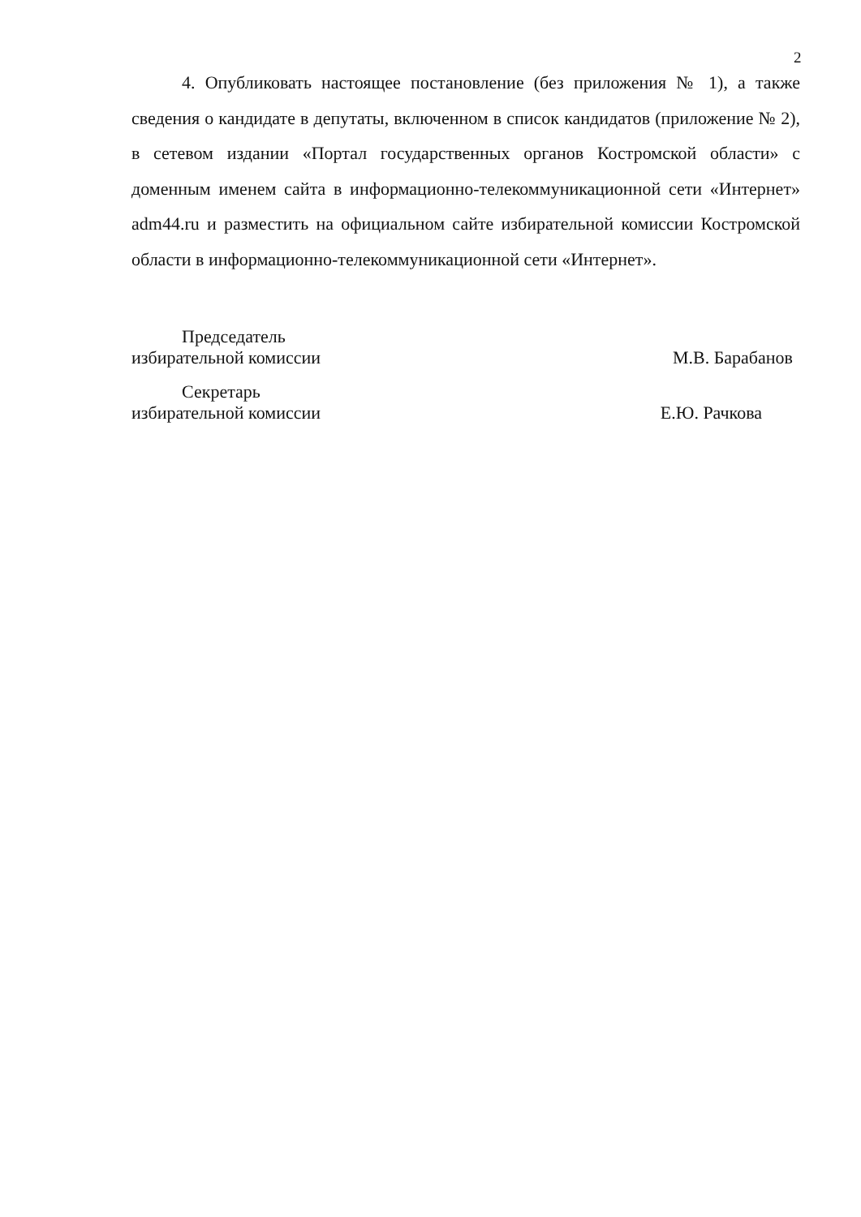2
4. Опубликовать настоящее постановление (без приложения № 1), а также сведения о кандидате в депутаты, включенном в список кандидатов (приложение № 2), в сетевом издании «Портал государственных органов Костромской области» с доменным именем сайта в информационно-телекоммуникационной сети «Интернет» adm44.ru и разместить на официальном сайте избирательной комиссии Костромской области в информационно-телекоммуникационной сети «Интернет».
Председатель
избирательной комиссии М.В. Барабанов
Секретарь
избирательной комиссии Е.Ю. Рачкова